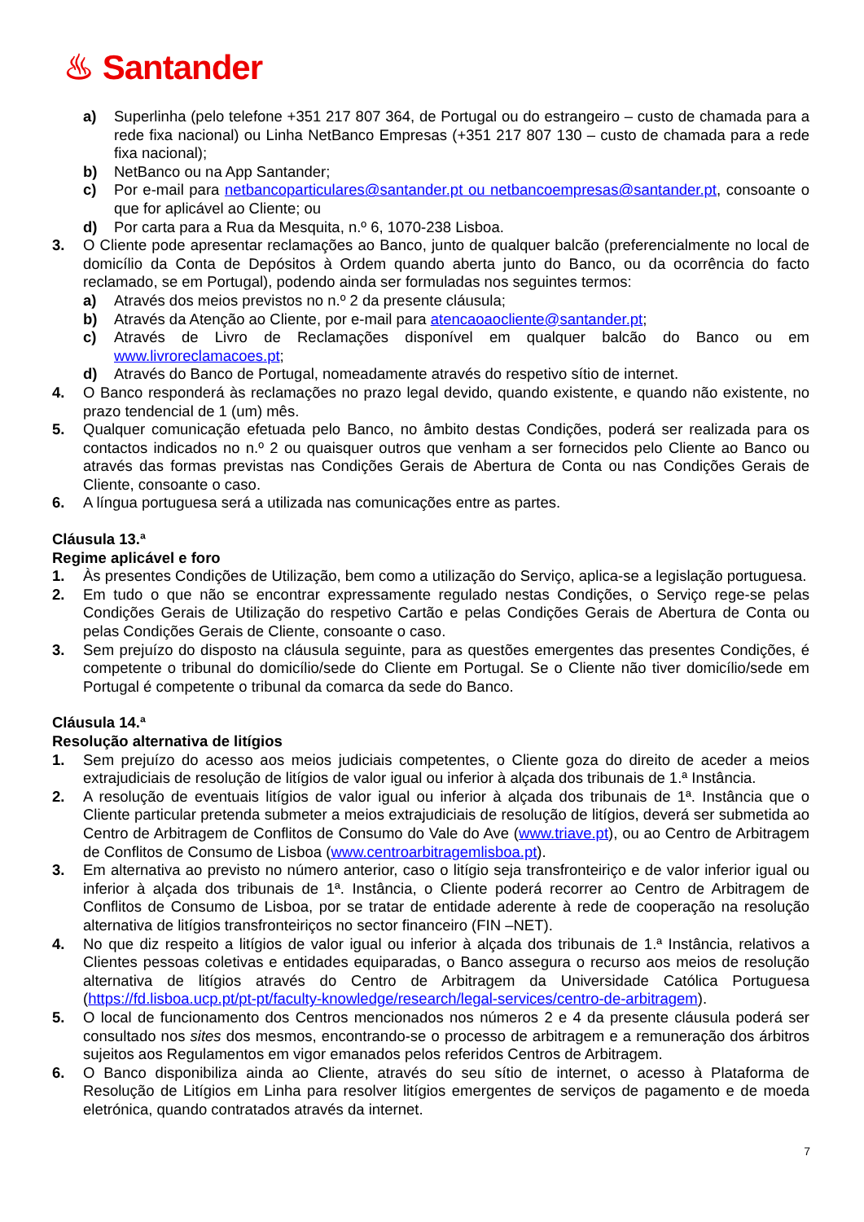♨ Santander
a) Superlinha (pelo telefone +351 217 807 364, de Portugal ou do estrangeiro – custo de chamada para a rede fixa nacional) ou Linha NetBanco Empresas (+351 217 807 130 – custo de chamada para a rede fixa nacional);
b) NetBanco ou na App Santander;
c) Por e-mail para netbancoparticulares@santander.pt ou netbancoempresas@santander.pt, consoante o que for aplicável ao Cliente; ou
d) Por carta para a Rua da Mesquita, n.º 6, 1070-238 Lisboa.
3. O Cliente pode apresentar reclamações ao Banco, junto de qualquer balcão (preferencialmente no local de domicílio da Conta de Depósitos à Ordem quando aberta junto do Banco, ou da ocorrência do facto reclamado, se em Portugal), podendo ainda ser formuladas nos seguintes termos:
a) Através dos meios previstos no n.º 2 da presente cláusula;
b) Através da Atenção ao Cliente, por e-mail para atencaoaocliente@santander.pt;
c) Através de Livro de Reclamações disponível em qualquer balcão do Banco ou em www.livroreclamacoes.pt;
d) Através do Banco de Portugal, nomeadamente através do respetivo sítio de internet.
4. O Banco responderá às reclamações no prazo legal devido, quando existente, e quando não existente, no prazo tendencial de 1 (um) mês.
5. Qualquer comunicação efetuada pelo Banco, no âmbito destas Condições, poderá ser realizada para os contactos indicados no n.º 2 ou quaisquer outros que venham a ser fornecidos pelo Cliente ao Banco ou através das formas previstas nas Condições Gerais de Abertura de Conta ou nas Condições Gerais de Cliente, consoante o caso.
6. A língua portuguesa será a utilizada nas comunicações entre as partes.
Cláusula 13.ª
Regime aplicável e foro
1. Às presentes Condições de Utilização, bem como a utilização do Serviço, aplica-se a legislação portuguesa.
2. Em tudo o que não se encontrar expressamente regulado nestas Condições, o Serviço rege-se pelas Condições Gerais de Utilização do respetivo Cartão e pelas Condições Gerais de Abertura de Conta ou pelas Condições Gerais de Cliente, consoante o caso.
3. Sem prejuízo do disposto na cláusula seguinte, para as questões emergentes das presentes Condições, é competente o tribunal do domicílio/sede do Cliente em Portugal. Se o Cliente não tiver domicílio/sede em Portugal é competente o tribunal da comarca da sede do Banco.
Cláusula 14.ª
Resolução alternativa de litígios
1. Sem prejuízo do acesso aos meios judiciais competentes, o Cliente goza do direito de aceder a meios extrajudiciais de resolução de litígios de valor igual ou inferior à alçada dos tribunais de 1.ª Instância.
2. A resolução de eventuais litígios de valor igual ou inferior à alçada dos tribunais de 1ª. Instância que o Cliente particular pretenda submeter a meios extrajudiciais de resolução de litígios, deverá ser submetida ao Centro de Arbitragem de Conflitos de Consumo do Vale do Ave (www.triave.pt), ou ao Centro de Arbitragem de Conflitos de Consumo de Lisboa (www.centroarbitragemlisboa.pt).
3. Em alternativa ao previsto no número anterior, caso o litígio seja transfronteiriço e de valor inferior igual ou inferior à alçada dos tribunais de 1ª. Instância, o Cliente poderá recorrer ao Centro de Arbitragem de Conflitos de Consumo de Lisboa, por se tratar de entidade aderente à rede de cooperação na resolução alternativa de litígios transfronteiriços no sector financeiro (FIN –NET).
4. No que diz respeito a litígios de valor igual ou inferior à alçada dos tribunais de 1.ª Instância, relativos a Clientes pessoas coletivas e entidades equiparadas, o Banco assegura o recurso aos meios de resolução alternativa de litígios através do Centro de Arbitragem da Universidade Católica Portuguesa (https://fd.lisboa.ucp.pt/pt-pt/faculty-knowledge/research/legal-services/centro-de-arbitragem).
5. O local de funcionamento dos Centros mencionados nos números 2 e 4 da presente cláusula poderá ser consultado nos sites dos mesmos, encontrando-se o processo de arbitragem e a remuneração dos árbitros sujeitos aos Regulamentos em vigor emanados pelos referidos Centros de Arbitragem.
6. O Banco disponibiliza ainda ao Cliente, através do seu sítio de internet, o acesso à Plataforma de Resolução de Litígios em Linha para resolver litígios emergentes de serviços de pagamento e de moeda eletrónica, quando contratados através da internet.
7